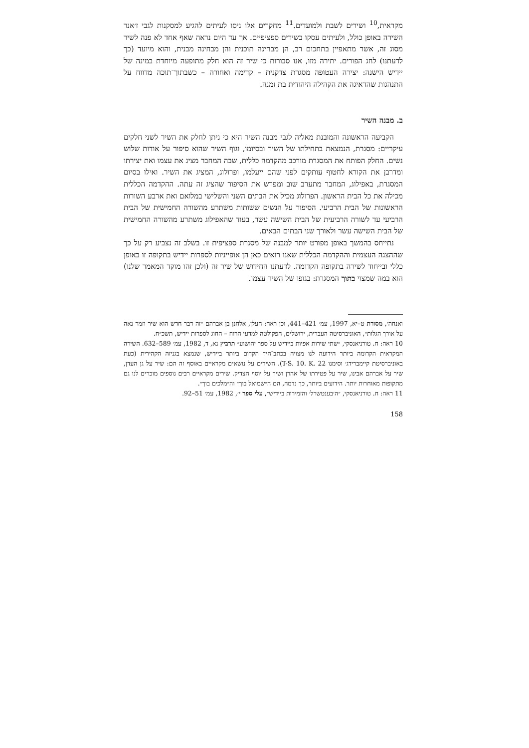מקראית,<sup>10</sup> ושירים לשבת ולמועדים.<sup>11</sup> מחקרים אלו ניסו לעיתים להגיע למסקנות לגבי ז׳אנר השירה באופן כולל, ולעיתים עסקו בשירים ספציפיים. אך עד היום נראה שאף אחד לא פנה לשיר מסוג זה, אשר מתאפיין בתחכום רב, הן מבחינה תוכנית והן מבחינה מבנית, והוא מיועד (כך לדעתנו) לחג הפורים. יתירה מזו, אנו סבורות כי שיר זה הוא חלק מתופעה מיוחדת במינה של יידיש הישנה: יצירה העטופה מסגרת צדקנית – קדימה ואחורה – כשבתוך־תוכה מדווח על התנהגות שהדאיגה את הקהילה היהודית בת זמנה.
ב. מבנה השיר
הקביעה הראשונה והמובנת מאליה לגבי מבנה השיר היא כי ניתן לחלק את השיר לשני חלקים עיקריים: מסגרת, הנמצאת בתחילתו של השיר ובסיומו, וגוף השיר שהוא סיפור על אודות שלוש נשים. החלק הפותח את המסגרת מורכב מהקדמה כללית, שבה המחבר מציג את עצמו ואת יצירתו ומדרבן את הקורא לחטוף עותקים לפני שהם ייעלמו, ופרולוג, המציג את השיר. ואילו בסיום המסגרת, באפילוג, המחבר מתערב שוב ומפרש את הסיפור שהציג זה עתה. ההקדמה הכללית מכילה את כל הבית הראשון. הפרולוג מכיל את הבתים השני והשלישי במלואם ואת ארבע השורות הראשונות של הבית הרביעי. הסיפור על הנשים ששותות משתרע מהשורה החמישית של הבית הרביעי עד לשורה הרביעית של הבית השישה עשר, בעוד שהאפילוג משתרע מהשורה החמישית של הבית השישה עשר ולאורך שני הבתים הבאים.
נתייחס בהמשך באופן מפורט יותר למבנה של מסגרת ספציפית זו. בשלב זה נצביע רק על כך שההצגה העצמית וההקדמה הכללית שאנו רואים כאן הן אופייניות לספרות יידיש בתקופה זו באופן כללי ובייחוד לשירה בתקופה הקדומה. לדעתנו החידוש של שיר זה (ולכן זהו מוקד המאמר שלנו) הוא במה שמצוי בתוך המסגרת: בגופו של השיר עצמו.
ואנחה׳, מסורת ט–יא, 1997, עמ׳ 421–441, וכן ראה: העלן, אלחנן בן אברהם ״זה דבר חדש הוא שיר וזמר נאה על אורך הגלות״, האוניברסיטה העברית, ירושלים, הפקולטה למדעי הרוח – החוג לספרות יידיש, תשכ״ח.
10 ראה: ח. טורניאנסקי, ״שתי שירות אפיות ביידיש על ספר יהושוע״ תרביץ נא, ד, 1982, עמ׳ 589–632. השירה המקראית הקדומה ביותר הידועה לנו מצויה בכתב־היד הקדום ביותר ביידיש, שנמצא בגניזה הקהירית (כעת באוניברסיטת קיימברידג׳ וסימנו T-S. 10. K. 22). השירים על נושאים מקראיים באוסף זה הם: שיר על גן העדן, שיר על אברהם אבינו, שיר על פטירתו של אהרן ושיר על יוסף הצדיק. שירים מקראיים רבים נוספים מוכרים לנו גם מתקופות מאוחרות יותר. הידועים ביותר, כך נדמה, הם ה״שמואל בוך״ וה״מלכים בוך״.
11 ראה: ח. טורניאנסקי, ״ה׳בענטשרל׳ והזמירות ביידיש״, עלי ספר י׳, 1982, עמ׳ 51–92.
158